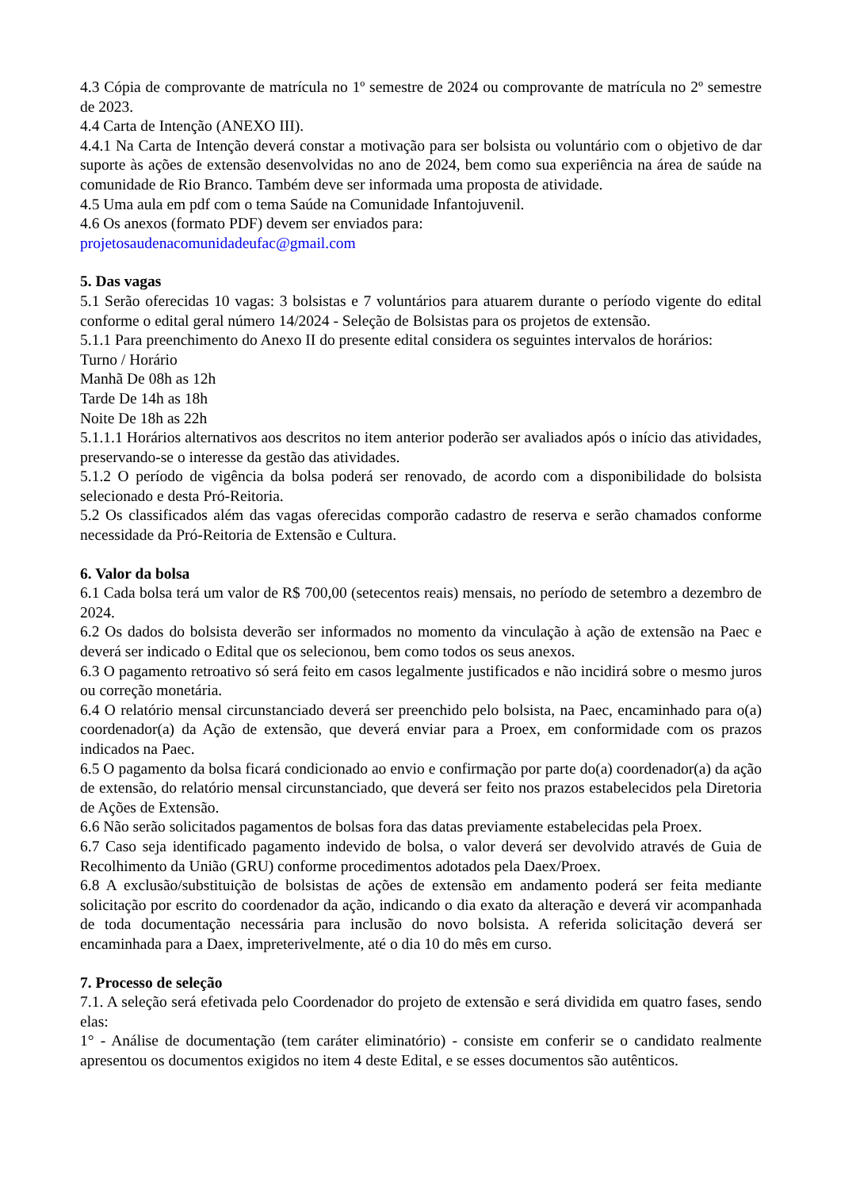4.3 Cópia de comprovante de matrícula no 1º semestre de 2024 ou comprovante de matrícula no 2º semestre de 2023.
4.4 Carta de Intenção (ANEXO III).
4.4.1 Na Carta de Intenção deverá constar a motivação para ser bolsista ou voluntário com o objetivo de dar suporte às ações de extensão desenvolvidas no ano de 2024, bem como sua experiência na área de saúde na comunidade de Rio Branco. Também deve ser informada uma proposta de atividade.
4.5 Uma aula em pdf com o tema Saúde na Comunidade Infantojuvenil.
4.6 Os anexos (formato PDF) devem ser enviados para:
projetosaudenacomunidadeufac@gmail.com
5. Das vagas
5.1 Serão oferecidas 10 vagas: 3 bolsistas e 7 voluntários para atuarem durante o período vigente do edital conforme o edital geral número 14/2024 - Seleção de Bolsistas para os projetos de extensão.
5.1.1 Para preenchimento do Anexo II do presente edital considera os seguintes intervalos de horários:
Turno / Horário
Manhã De 08h as 12h
Tarde De 14h as 18h
Noite De 18h as 22h
5.1.1.1 Horários alternativos aos descritos no item anterior poderão ser avaliados após o início das atividades, preservando-se o interesse da gestão das atividades.
5.1.2 O período de vigência da bolsa poderá ser renovado, de acordo com a disponibilidade do bolsista selecionado e desta Pró-Reitoria.
5.2 Os classificados além das vagas oferecidas comporão cadastro de reserva e serão chamados conforme necessidade da Pró-Reitoria de Extensão e Cultura.
6. Valor da bolsa
6.1 Cada bolsa terá um valor de R$ 700,00 (setecentos reais) mensais, no período de setembro a dezembro de 2024.
6.2 Os dados do bolsista deverão ser informados no momento da vinculação à ação de extensão na Paec e deverá ser indicado o Edital que os selecionou, bem como todos os seus anexos.
6.3 O pagamento retroativo só será feito em casos legalmente justificados e não incidirá sobre o mesmo juros ou correção monetária.
6.4 O relatório mensal circunstanciado deverá ser preenchido pelo bolsista, na Paec, encaminhado para o(a) coordenador(a) da Ação de extensão, que deverá enviar para a Proex, em conformidade com os prazos indicados na Paec.
6.5 O pagamento da bolsa ficará condicionado ao envio e confirmação por parte do(a) coordenador(a) da ação de extensão, do relatório mensal circunstanciado, que deverá ser feito nos prazos estabelecidos pela Diretoria de Ações de Extensão.
6.6 Não serão solicitados pagamentos de bolsas fora das datas previamente estabelecidas pela Proex.
6.7 Caso seja identificado pagamento indevido de bolsa, o valor deverá ser devolvido através de Guia de Recolhimento da União (GRU) conforme procedimentos adotados pela Daex/Proex.
6.8 A exclusão/substituição de bolsistas de ações de extensão em andamento poderá ser feita mediante solicitação por escrito do coordenador da ação, indicando o dia exato da alteração e deverá vir acompanhada de toda documentação necessária para inclusão do novo bolsista. A referida solicitação deverá ser encaminhada para a Daex, impreterivelmente, até o dia 10 do mês em curso.
7. Processo de seleção
7.1. A seleção será efetivada pelo Coordenador do projeto de extensão e será dividida em quatro fases, sendo elas:
1° - Análise de documentação (tem caráter eliminatório) - consiste em conferir se o candidato realmente apresentou os documentos exigidos no item 4 deste Edital, e se esses documentos são autênticos.